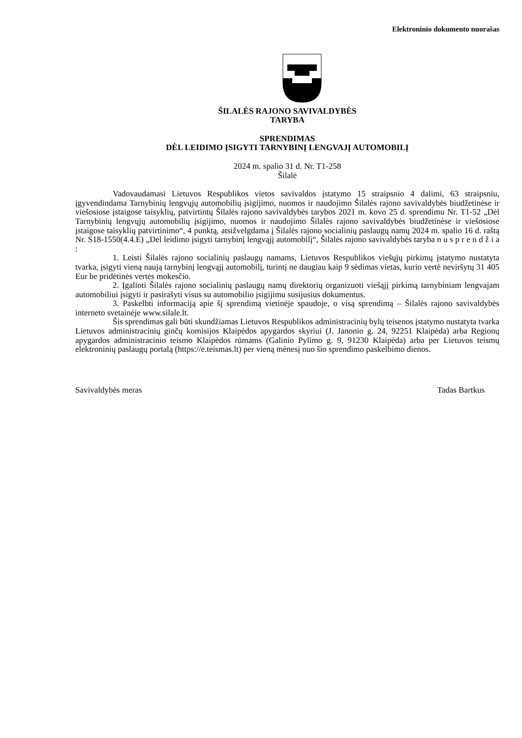Elektroninio dokumento nuorašas
ŠILALĖS RAJONO SAVIVALDYBĖS
TARYBA
SPRENDIMAS
DĖL LEIDIMO ĮSIGYTI TARNYBINĮ LENGVAJĮ AUTOMOBILĮ
2024 m. spalio 31 d. Nr. T1-258
Šilalė
Vadovaudamasi Lietuvos Respublikos vietos savivaldos įstatymo 15 straipsnio 4 dalimi, 63 straipsniu, įgyvendindama Tarnybinių lengvųjų automobilių įsigijimo, nuomos ir naudojimo Šilalės rajono savivaldybės biudžetinėse ir viešosiose įstaigose taisyklių, patvirtintų Šilalės rajono savivaldybės tarybos 2021 m. kovo 25 d. sprendimu Nr. T1-52 „Dėl Tarnybinių lengvųjų automobilių įsigijimo, nuomos ir naudojimo Šilalės rajono savivaldybės biudžetinėse ir viešosiose įstaigose taisyklių patvirtinimo“, 4 punktą, atsižvelgdama į Šilalės rajono socialinių paslaugų namų 2024 m. spalio 16 d. raštą Nr. S18-1550(4.4.E) „Dėl leidimo įsigyti tarnybinį lengvąjį automobilį“, Šilalės rajono savivaldybės taryba n u s p r e n d ž i a :
1. Leisti Šilalės rajono socialinių paslaugų namams, Lietuvos Respublikos viešųjų pirkimų įstatymo nustatyta tvarka, įsigyti vieną naują tarnybinį lengvąjį automobilį, turintį ne daugiau kaip 9 sėdimas vietas, kurio vertė neviršytų 31 405 Eur be pridėtinės vertės mokesčio.
2. Įgalioti Šilalės rajono socialinių paslaugų namų direktorių organizuoti viešąjį pirkimą tarnybiniam lengvajam automobiliui įsigyti ir pasirašyti visus su automobilio įsigijimu susijusius dokumentus.
3. Paskelbti informaciją apie šį sprendimą vietinėje spaudoje, o visą sprendimą – Šilalės rajono savivaldybės interneto svetainėje www.silale.lt.
Šis sprendimas gali būti skundžiamas Lietuvos Respublikos administracinių bylų teisenos įstatymo nustatyta tvarka Lietuvos administracinių ginčų komisijos Klaipėdos apygardos skyriui (J. Janonio g. 24, 92251 Klaipėda) arba Regionų apygardos administracinio teismo Klaipėdos rūmams (Galinio Pylimo g. 9, 91230 Klaipėda) arba per Lietuvos teismų elektroninių paslaugų portalą (https://e.teismas.lt) per vieną mėnesį nuo šio sprendimo paskelbimo dienos.
Savivaldybės meras Tadas Bartkus